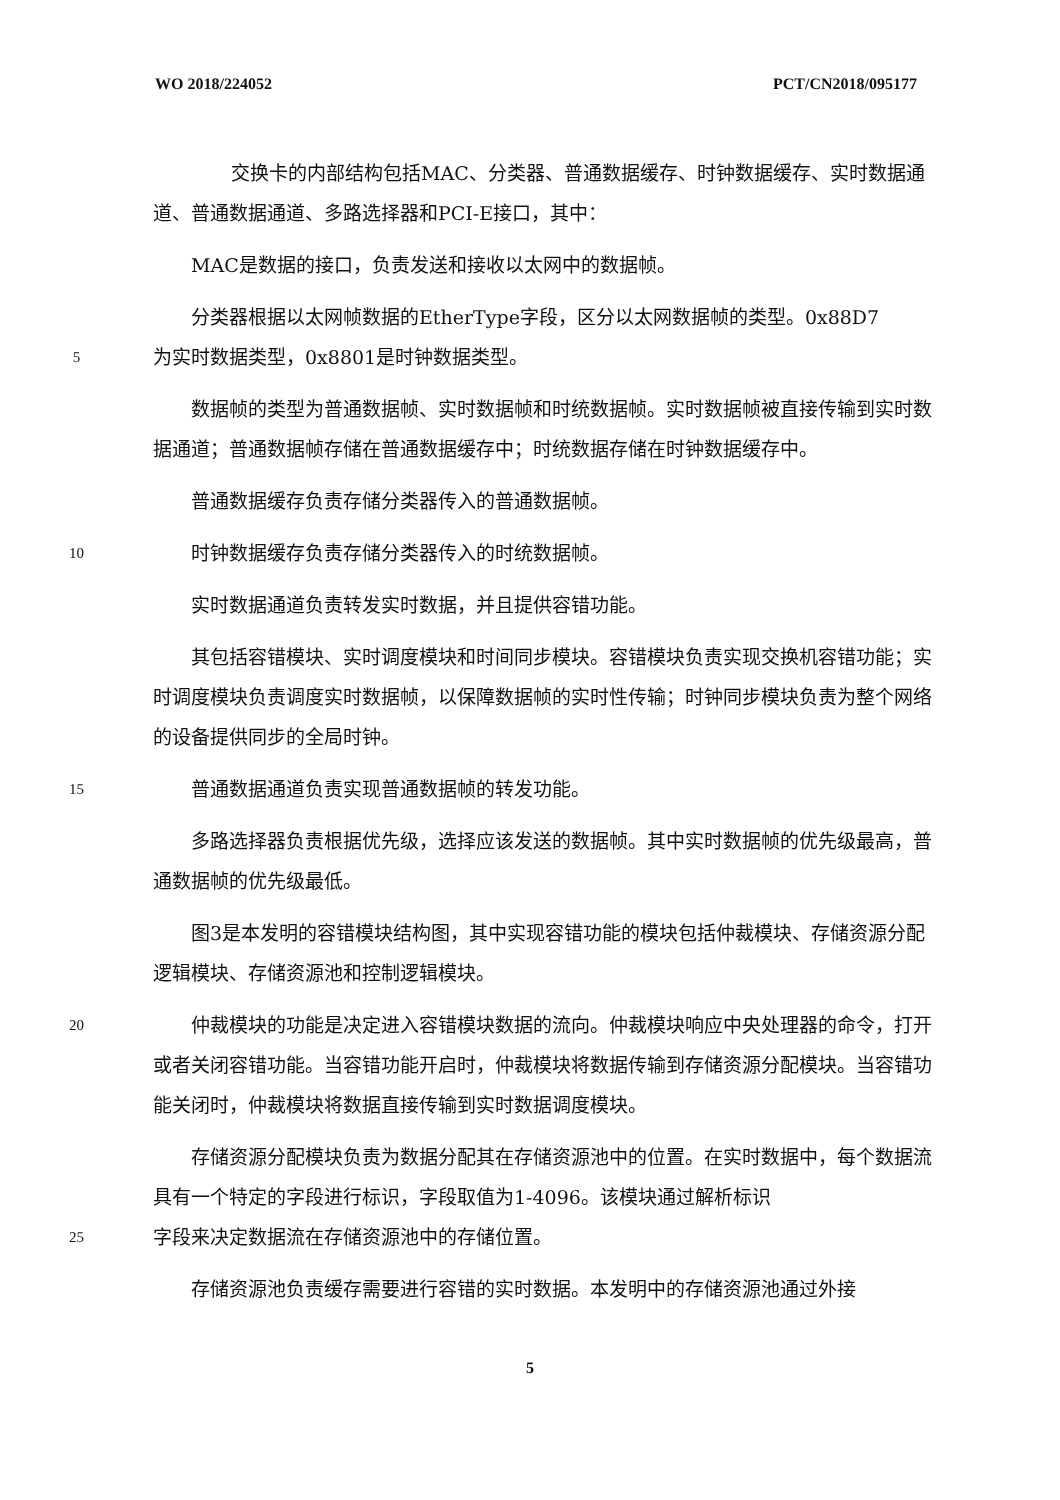WO 2018/224052 PCT/CN2018/095177
  交换卡的内部结构包括MAC、分类器、普通数据缓存、时钟数据缓存、实时数据通道、普通数据通道、多路选择器和PCI-E接口，其中：
  MAC是数据的接口，负责发送和接收以太网中的数据帧。
  分类器根据以太网帧数据的EtherType字段，区分以太网数据帧的类型。0x88D7
5
为实时数据类型，0x8801是时钟数据类型。
  数据帧的类型为普通数据帧、实时数据帧和时统数据帧。实时数据帧被直接传输到实时数据通道；普通数据帧存储在普通数据缓存中；时统数据存储在时钟数据缓存中。
  普通数据缓存负责存储分类器传入的普通数据帧。
10
  时钟数据缓存负责存储分类器传入的时统数据帧。
  实时数据通道负责转发实时数据，并且提供容错功能。
  其包括容错模块、实时调度模块和时间同步模块。容错模块负责实现交换机容错功能；实时调度模块负责调度实时数据帧，以保障数据帧的实时性传输；时钟同步模块负责为整个网络的设备提供同步的全局时钟。
15
  普通数据通道负责实现普通数据帧的转发功能。
  多路选择器负责根据优先级，选择应该发送的数据帧。其中实时数据帧的优先级最高，普通数据帧的优先级最低。
  图3是本发明的容错模块结构图，其中实现容错功能的模块包括仲裁模块、存储资源分配逻辑模块、存储资源池和控制逻辑模块。
20
  仲裁模块的功能是决定进入容错模块数据的流向。仲裁模块响应中央处理器的命令，打开或者关闭容错功能。当容错功能开启时，仲裁模块将数据传输到存储资源分配模块。当容错功能关闭时，仲裁模块将数据直接传输到实时数据调度模块。
  存储资源分配模块负责为数据分配其在存储资源池中的位置。在实时数据中，每个数据流具有一个特定的字段进行标识，字段取值为1-4096。该模块通过解析标识
25
字段来决定数据流在存储资源池中的存储位置。
  存储资源池负责缓存需要进行容错的实时数据。本发明中的存储资源池通过外接
5